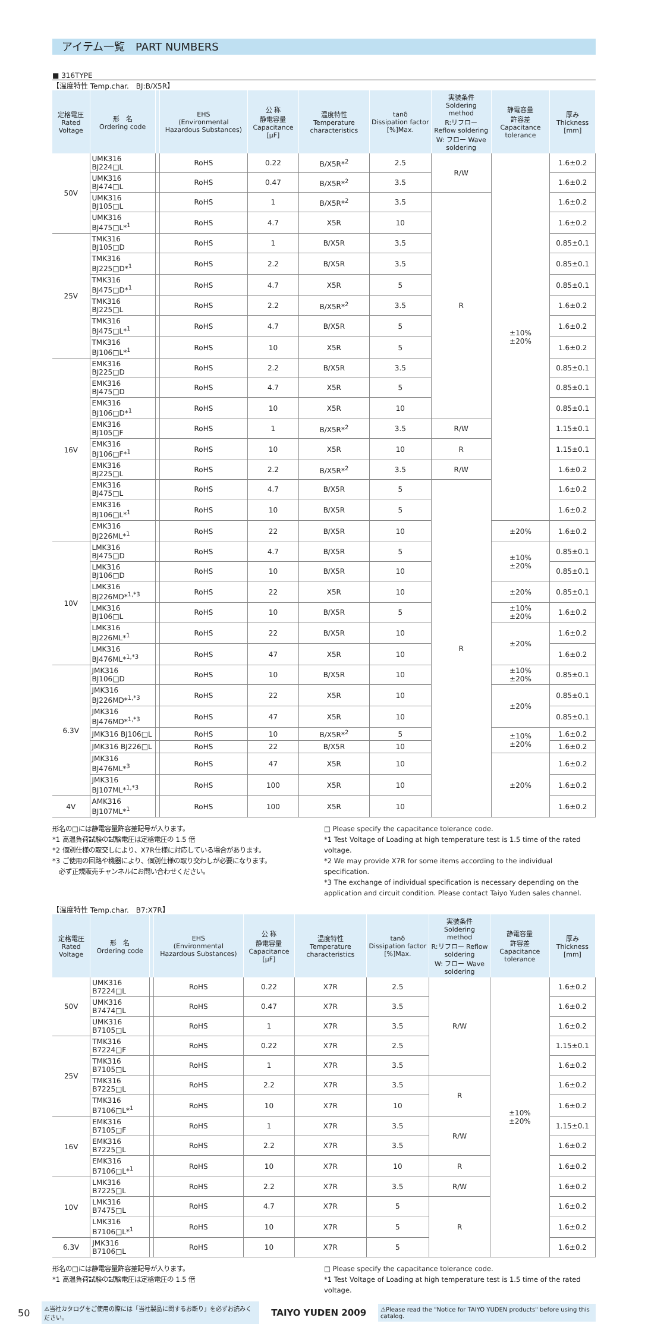アイテム一覧　PART NUMBERS
■ 316TYPE
【温度特性 Temp.char.　BJ:B/X5R】
| 定格電圧 Rated Voltage | 形 名 Ordering code | | EHS (Environmental Hazardous Substances) | 公 称 静電容量 Capacitance [μF] | 温度特性 Temperature characteristics | tanδ Dissipation factor [%]Max. | 実装条件 Soldering method R:リフロー Reflow soldering W: フロー Wave soldering | 静電容量 許容差 Capacitance tolerance | 厚み Thickness [mm] |
| --- | --- | --- | --- | --- | --- | --- | --- | --- | --- |
| 50V | UMK316 BJ224□L | | RoHS | 0.22 | B/X5R*<sup>2</sup> | 2.5 | R/W | ±10% ±20% | 1.6±0.2 |
| | UMK316 BJ474□L | | RoHS | 0.47 | B/X5R*<sup>2</sup> | 3.5 | | | 1.6±0.2 |
| | UMK316 BJ105□L | | RoHS | 1 | B/X5R*<sup>2</sup> | 3.5 | R | | 1.6±0.2 |
| | UMK316 BJ475□L*<sup>1</sup> | | RoHS | 4.7 | X5R | 10 | | | 1.6±0.2 |
| 25V | TMK316 BJ105□D | | RoHS | 1 | B/X5R | 3.5 | | | 0.85±0.1 |
| | TMK316 BJ225□D*<sup>1</sup> | | RoHS | 2.2 | B/X5R | 3.5 | | | 0.85±0.1 |
| | TMK316 BJ475□D*<sup>1</sup> | | RoHS | 4.7 | X5R | 5 | | | 0.85±0.1 |
| | TMK316 BJ225□L | | RoHS | 2.2 | B/X5R*<sup>2</sup> | 3.5 | | | 1.6±0.2 |
| | TMK316 BJ475□L*<sup>1</sup> | | RoHS | 4.7 | B/X5R | 5 | | | 1.6±0.2 |
| | TMK316 BJ106□L*<sup>1</sup> | | RoHS | 10 | X5R | 5 | | | 1.6±0.2 |
| 16V | EMK316 BJ225□D | | RoHS | 2.2 | B/X5R | 3.5 | | | 0.85±0.1 |
| | EMK316 BJ475□D | | RoHS | 4.7 | X5R | 5 | | | 0.85±0.1 |
| | EMK316 BJ106□D*<sup>1</sup> | | RoHS | 10 | X5R | 10 | | | 0.85±0.1 |
| | EMK316 BJ105□F | | RoHS | 1 | B/X5R*<sup>2</sup> | 3.5 | R/W | | 1.15±0.1 |
| | EMK316 BJ106□F*<sup>1</sup> | | RoHS | 10 | X5R | 10 | R | | 1.15±0.1 |
| | EMK316 BJ225□L | | RoHS | 2.2 | B/X5R*<sup>2</sup> | 3.5 | R/W | | 1.6±0.2 |
| | EMK316 BJ475□L | | RoHS | 4.7 | B/X5R | 5 | R | | 1.6±0.2 |
| | EMK316 BJ106□L*<sup>1</sup> | | RoHS | 10 | B/X5R | 5 | | | 1.6±0.2 |
| | EMK316 BJ226ML*<sup>1</sup> | | RoHS | 22 | B/X5R | 10 | | ±20% | 1.6±0.2 |
| 10V | LMK316 BJ475□D | | RoHS | 4.7 | B/X5R | 5 | | ±10% ±20% | 0.85±0.1 |
| | LMK316 BJ106□D | | RoHS | 10 | B/X5R | 10 | | | 0.85±0.1 |
| | LMK316 BJ226MD*<sup>1,*3</sup> | | RoHS | 22 | X5R | 10 | | ±20% | 0.85±0.1 |
| | LMK316 BJ106□L | | RoHS | 10 | B/X5R | 5 | | ±10% ±20% | 1.6±0.2 |
| | LMK316 BJ226ML*<sup>1</sup> | | RoHS | 22 | B/X5R | 10 | | ±20% | 1.6±0.2 |
| | LMK316 BJ476ML*<sup>1,*3</sup> | | RoHS | 47 | X5R | 10 | | | 1.6±0.2 |
| 6.3V | JMK316 BJ106□D | | RoHS | 10 | B/X5R | 10 | | ±10% ±20% | 0.85±0.1 |
| | JMK316 BJ226MD*<sup>1,*3</sup> | | RoHS | 22 | X5R | 10 | | ±20% | 0.85±0.1 |
| | JMK316 BJ476MD*<sup>1,*3</sup> | | RoHS | 47 | X5R | 10 | | | 0.85±0.1 |
| | JMK316 BJ106□L | | RoHS | 10 | B/X5R*<sup>2</sup> | 5 | | ±10% ±20% | 1.6±0.2 |
| | JMK316 BJ226□L | | RoHS | 22 | B/X5R | 10 | | | 1.6±0.2 |
| | JMK316 BJ476ML*<sup>3</sup> | | RoHS | 47 | X5R | 10 | | ±20% | 1.6±0.2 |
| | JMK316 BJ107ML*<sup>1,*3</sup> | | RoHS | 100 | X5R | 10 | | | 1.6±0.2 |
| 4V | AMK316 BJ107ML*<sup>1</sup> | | RoHS | 100 | X5R | 10 | | | 1.6±0.2 |
形名の□には静電容量許容差記号が入ります。
*1 高温負荷試験の試験電圧は定格電圧の 1.5 倍
*2 個別仕様の取交しにより、X7R仕様に対応している場合があります。
*3 ご使用の回路や機器により、個別仕様の取り交わしが必要になります。
　必ず正規販売チャンネルにお問い合わせください。
□ Please specify the capacitance tolerance code.
*1 Test Voltage of Loading at high temperature test is 1.5 time of the rated voltage.
*2 We may provide X7R for some items according to the individual specification.
*3 The exchange of individual specification is necessary depending on the application and circuit condition. Please contact Taiyo Yuden sales channel.
【温度特性 Temp.char.　B7:X7R】
| 定格電圧 Rated Voltage | 形 名 Ordering code | | EHS (Environmental Hazardous Substances) | 公 称 静電容量 Capacitance [μF] | 温度特性 Temperature characteristics | tanδ Dissipation factor [%]Max. | 実装条件 Soldering method R:リフロー Reflow soldering W: フロー Wave soldering | 静電容量 許容差 Capacitance tolerance | 厚み Thickness [mm] |
| --- | --- | --- | --- | --- | --- | --- | --- | --- | --- |
| 50V | UMK316 B7224□L | | RoHS | 0.22 | X7R | 2.5 | R/W | ±10% ±20% | 1.6±0.2 |
| | UMK316 B7474□L | | RoHS | 0.47 | X7R | 3.5 | | | 1.6±0.2 |
| | UMK316 B7105□L | | RoHS | 1 | X7R | 3.5 | | | 1.6±0.2 |
| 25V | TMK316 B7224□F | | RoHS | 0.22 | X7R | 2.5 | | | 1.15±0.1 |
| | TMK316 B7105□L | | RoHS | 1 | X7R | 3.5 | | | 1.6±0.2 |
| | TMK316 B7225□L | | RoHS | 2.2 | X7R | 3.5 | R | | 1.6±0.2 |
| | TMK316 B7106□L*<sup>1</sup> | | RoHS | 10 | X7R | 10 | | | 1.6±0.2 |
| 16V | EMK316 B7105□F | | RoHS | 1 | X7R | 3.5 | R/W | | 1.15±0.1 |
| | EMK316 B7225□L | | RoHS | 2.2 | X7R | 3.5 | | | 1.6±0.2 |
| | EMK316 B7106□L*<sup>1</sup> | | RoHS | 10 | X7R | 10 | R | | 1.6±0.2 |
| 10V | LMK316 B7225□L | | RoHS | 2.2 | X7R | 3.5 | R/W | | 1.6±0.2 |
| | LMK316 B7475□L | | RoHS | 4.7 | X7R | 5 | R | | 1.6±0.2 |
| | LMK316 B7106□L*<sup>1</sup> | | RoHS | 10 | X7R | 5 | | | 1.6±0.2 |
| 6.3V | JMK316 B7106□L | | RoHS | 10 | X7R | 5 | | | 1.6±0.2 |
形名の□には静電容量許容差記号が入ります。
*1 高温負荷試験の試験電圧は定格電圧の 1.5 倍
□ Please specify the capacitance tolerance code.
*1 Test Voltage of Loading at high temperature test is 1.5 time of the rated voltage.
50 ⚠当社カタログをご使用の際には「当社製品に関するお断り」を必ずお読みください。 TAIYO YUDEN 2009 ⚠Please read the "Notice for TAIYO YUDEN products" before using this catalog.